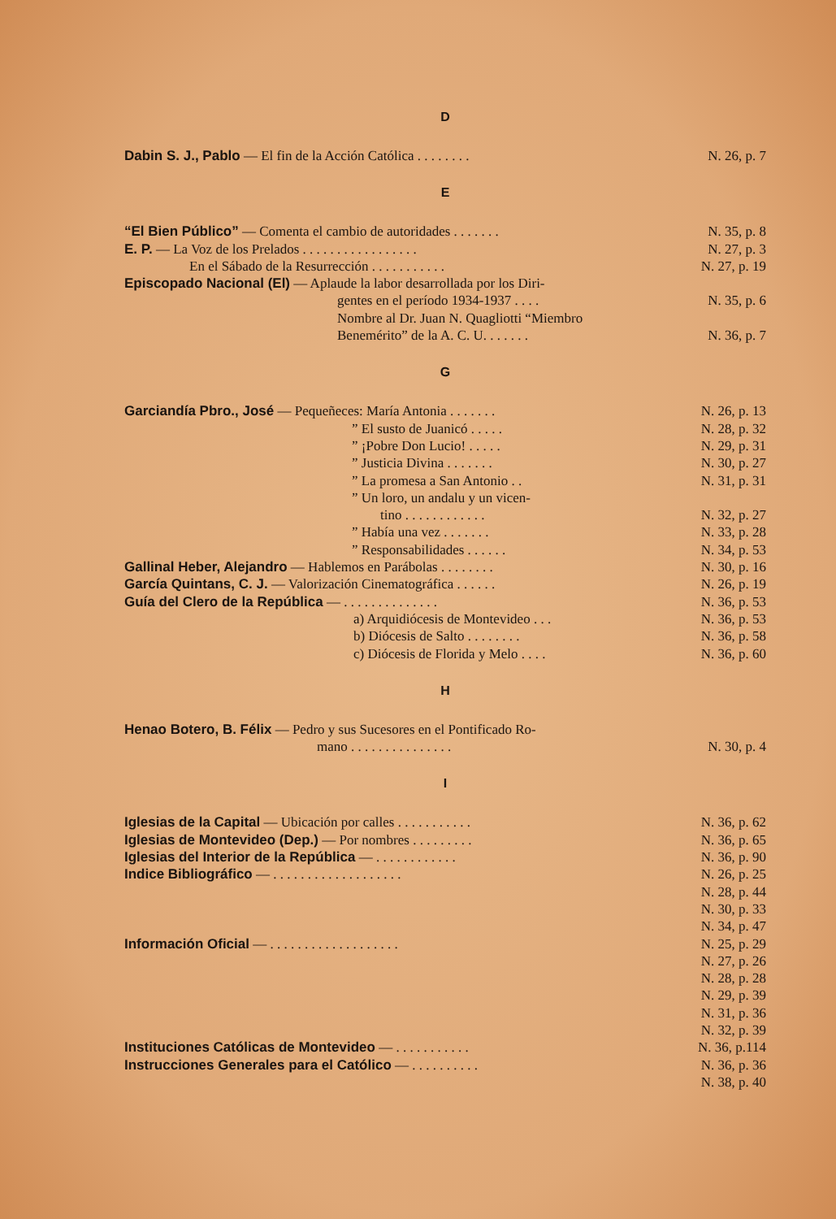D
Dabin S. J., Pablo — El fin de la Acción Católica . . . . . . . .
N. 26, p. 7
E
“El Bien Público” — Comenta el cambio de autoridades . . . . . . .
N. 35, p. 8
E. P. — La Voz de los Prelados . . . . . . . . . . . . . . . . .
N. 27, p. 3
En el Sábado de la Resurrección . . . . . . . . . . .
N. 27, p. 19
Episcopado Nacional (El) — Aplaude la labor desarrollada por los Diri-
gentes en el período 1934-1937 . . . .
N. 35, p. 6
Nombre al Dr. Juan N. Quagliotti “Miembro
Benemérito” de la A. C. U. . . . . . .
N. 36, p. 7
G
Garciandía Pbro., José — Pequeñeces: María Antonia . . . . . . .
N. 26, p. 13
” El susto de Juanicó . . . . .
N. 28, p. 32
” ¡Pobre Don Lucio! . . . . . N. 29, p. 31
” Justicia Divina . . . . . . .
N. 30, p. 27
” La promesa a San Antonio . . N. 31, p. 31
” Un loro, un andalu y un vicen-
tino . . . . . . . . . . . . N. 32, p. 27
” Había una vez . . . . . . . N. 33, p. 28
” Responsabilidades . . . . . .
N. 34, p. 53
Gallinal Heber, Alejandro — Hablemos en Parábolas . . . . . . . .
N. 30, p. 16
García Quintans, C. J. — Valorización Cinematográfica . . . . . .
N. 26, p. 19
Guía del Clero de la República — . . . . . . . . . . . . . .
N. 36, p. 53
a) Arquidiócesis de Montevideo . . .
N. 36, p. 53
b) Diócesis de Salto . . . . . . . .
N. 36, p. 58
c) Diócesis de Florida y Melo . . . .
N. 36, p. 60
H
Henao Botero, B. Félix — Pedro y sus Sucesores en el Pontificado Ro-
mano . . . . . . . . . . . . . . .
N. 30, p. 4
I
Iglesias de la Capital — Ubicación por calles . . . . . . . . . . .
N. 36, p. 62
Iglesias de Montevideo (Dep.) — Por nombres . . . . . . . . .
N. 36, p. 65
Iglesias del Interior de la República — . . . . . . . . . . . .
N. 36, p. 90
Indice Bibliográfico — . . . . . . . . . . . . . . . . . . .
N. 26, p. 25
N. 28, p. 44
N. 30, p. 33
N. 34, p. 47
Información Oficial — . . . . . . . . . . . . . . . . . . .
N. 25, p. 29
N. 27, p. 26
N. 28, p. 28
N. 29, p. 39
N. 31, p. 36
N. 32, p. 39
Instituciones Católicas de Montevideo — . . . . . . . . . . .
N. 36, p.114
Instrucciones Generales para el Católico — . . . . . . . . . .
N. 36, p. 36
N. 38, p. 40